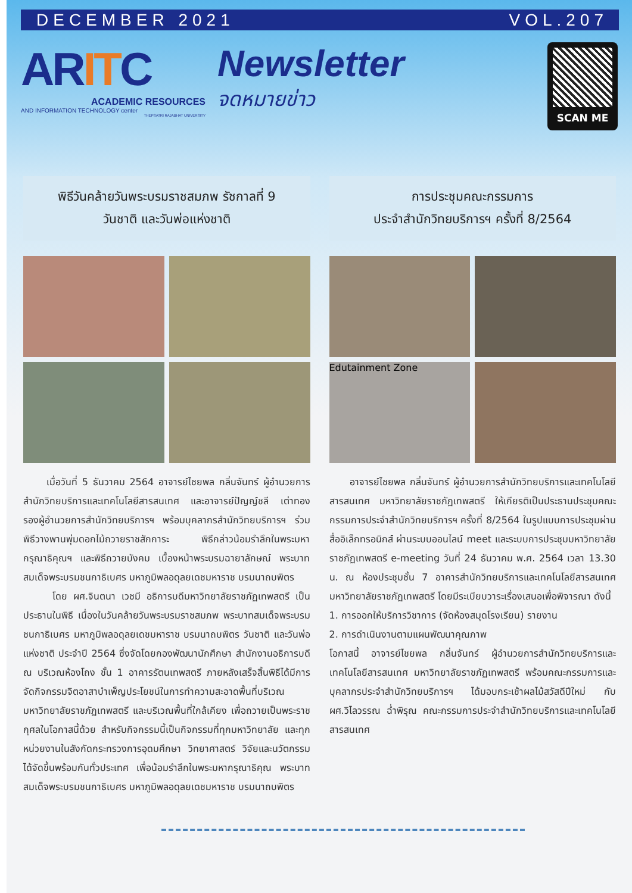DECEMBER 2021 VOL.207
ARITC
ACADEMIC RESOURCES
AND INFORMATION TECHNOLOGY center
THEPSATRI RAJABHAT UNIVERSITY
Newsletter
จดหมายข่าว
SCAN ME
พิธีวันคล้ายวันพระบรมราชสมภพ รัชกาลที่ 9
วันชาติ และวันพ่อแห่งชาติ
เมื่อวันที่ 5 ธันวาคม 2564 อาจารย์ไชยพล กลิ่นจันทร์ ผู้อำนวยการสำนักวิทยบริการและเทคโนโลยีสารสนเทศ และอาจารย์ปัญญ์ชลี เต่าทอง รองผู้อำนวยการสำนักวิทยบริการฯ พร้อมบุคลากรสำนักวิทยบริการฯ ร่วมพิธีวางพานพุ่มดอกไม้ถวายราชสักการะ พิธีกล่าวน้อมรำลึกในพระมหากรุณาธิคุณฯ และพิธีถวายบังคม เบื้องหน้าพระบรมฉายาลักษณ์ พระบาทสมเด็จพระบรมชนกาธิเบศร มหาภูมิพลอดุลยเดชมหาราช บรมนาถบพิตร
โดย ผศ.จินตนา เวชมี อธิการบดีมหาวิทยาลัยราชภัฏเทพสตรี เป็นประธานในพิธี เนื่องในวันคล้ายวันพระบรมราชสมภพ พระบาทสมเด็จพระบรมชนกาธิเบศร มหาภูมิพลอดุลยเดชมหาราช บรมนาถบพิตร วันชาติ และวันพ่อแห่งชาติ ประจำปี 2564 ซึ่งจัดโดยกองพัฒนานักศึกษา สำนักงานอธิการบดี ณ บริเวณห้องโถง ชั้น 1 อาคารรัตนเทพสตรี ภายหลังเสร็จสิ้นพิธีได้มีการจัดกิจกรรมจิตอาสาบำเพ็ญประโยชน์ในการทำความสะอาดพื้นที่บริเวณมหาวิทยาลัยราชภัฏเทพสตรี และบริเวณพื้นที่ใกล้เคียง เพื่อถวายเป็นพระราชกุศลในโอกาสนี้ด้วย สำหรับกิจกรรมนี้เป็นกิจกรรมที่ทุกมหาวิทยาลัย และทุกหน่วยงานในสังกัดกระทรวงการอุดมศึกษา วิทยาศาสตร์ วิจัยและนวัตกรรม ได้จัดขึ้นพร้อมกันทั่วประเทศ เพื่อน้อมรำลึกในพระมหากรุณาธิคุณ พระบาทสมเด็จพระบรมชนกาธิเบศร มหาภูมิพลอดุลยเดชมหาราช บรมนาถบพิตร
การประชุมคณะกรรมการ
ประจำสำนักวิทยบริการฯ ครั้งที่ 8/2564
Edutainment Zone
อาจารย์ไชยพล กลิ่นจันทร์ ผู้อำนวยการสำนักวิทยบริการและเทคโนโลยีสารสนเทศ มหาวิทยาลัยราชภัฏเทพสตรี ให้เกียรติเป็นประธานประชุมคณะกรรมการประจำสำนักวิทยบริการฯ ครั้งที่ 8/2564 ในรูปแบบการประชุมผ่านสื่ออิเล็กทรอนิกส์ ผ่านระบบออนไลน์ meet และระบบการประชุมมหาวิทยาลัยราชภัฏเทพสตรี e-meeting วันที่ 24 ธันวาคม พ.ศ. 2564 เวลา 13.30 น. ณ ห้องประชุมชั้น 7 อาคารสำนักวิทยบริการและเทคโนโลยีสารสนเทศ มหาวิทยาลัยราชภัฏเทพสตรี โดยมีระเบียบวาระเรื่องเสนอเพื่อพิจารณา ดังนี้
1. การออกให้บริการวิชาการ (จัดห้องสมุดโรงเรียน) รายงาน
2. การดำเนินงานตามแผนพัฒนาคุณภาพ
โอกาสนี้ อาจารย์ไชยพล กลิ่นจันทร์ ผู้อำนวยการสำนักวิทยบริการและเทคโนโลยีสารสนเทศ มหาวิทยาลัยราชภัฏเทพสตรี พร้อมคณะกรรมการและบุคลากรประจำสำนักวิทยบริการฯ ได้มอบกระเช้าผลไม้สวัสดีปีใหม่ กับ ผศ.วิไลวรรณ ฉ่ำพิรุณ คณะกรรมการประจำสำนักวิทยบริการและเทคโนโลยีสารสนเทศ